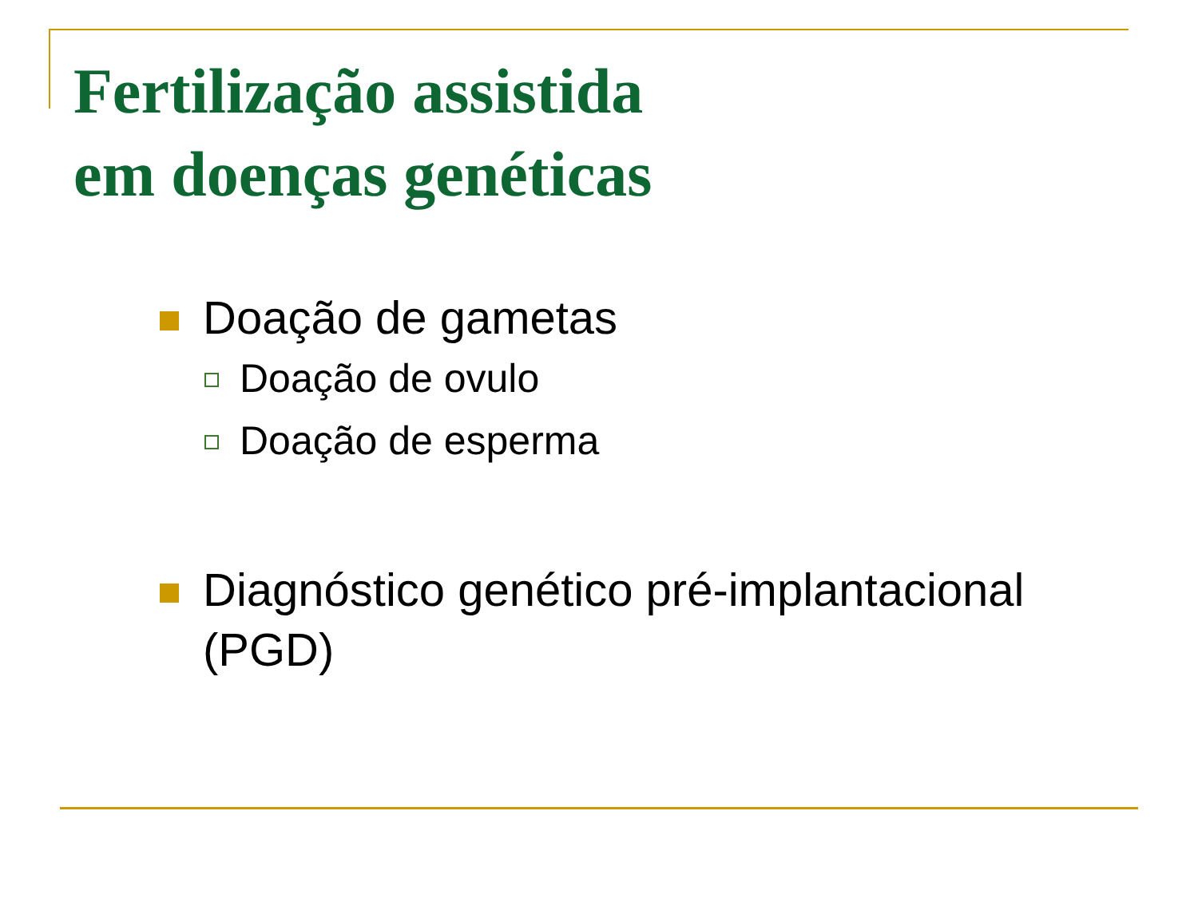Fertilização assistida
em doenças genéticas
Doação de gametas
Doação de ovulo
Doação de esperma
Diagnóstico genético pré-implantacional
(PGD)